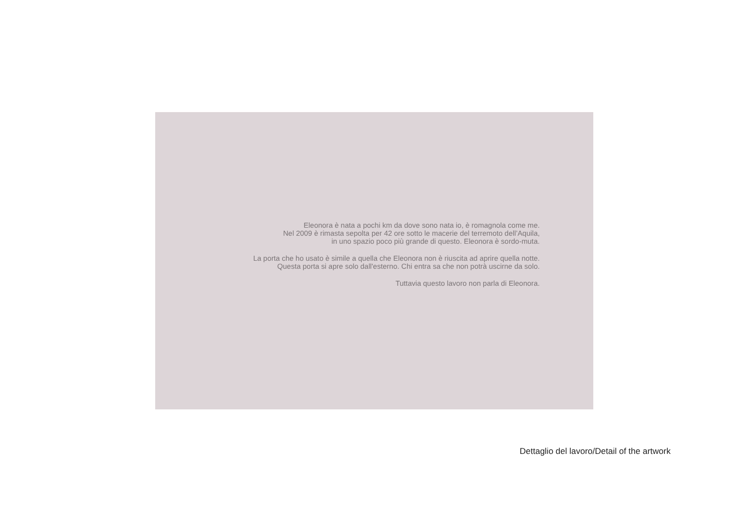Eleonora è nata a pochi km da dove sono nata io, è romagnola come me.
Nel 2009 è rimasta sepolta per 42 ore sotto le macerie del terremoto dell’Aquila,
in uno spazio poco più grande di questo. Eleonora è sordo-muta.
La porta che ho usato è simile a quella che Eleonora non è riuscita ad aprire quella notte.
Questa porta si apre solo dall'esterno. Chi entra sa che non potrà uscirne da solo.
Tuttavia questo lavoro non parla di Eleonora.
Dettaglio del lavoro/Detail of the artwork